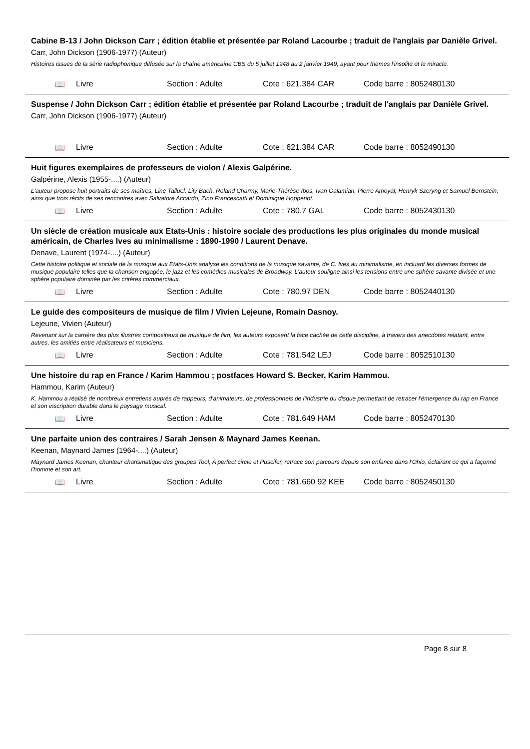Cabine B-13 / John Dickson Carr ; édition établie et présentée par Roland Lacourbe ; traduit de l'anglais par Danièle Grivel.
Carr, John Dickson (1906-1977) (Auteur)
Histoires issues de la série radiophonique diffusée sur la chaîne américaine CBS du 5 juillet 1948 au 2 janvier 1949, ayant pour thèmes l'insolite et le miracle.
📖 Livre Section : Adulte Cote : 621.384 CAR Code barre : 8052480130
Suspense / John Dickson Carr ; édition établie et présentée par Roland Lacourbe ; traduit de l'anglais par Danièle Grivel.
Carr, John Dickson (1906-1977) (Auteur)
📖 Livre Section : Adulte Cote : 621.384 CAR Code barre : 8052490130
Huit figures exemplaires de professeurs de violon / Alexis Galpérine.
Galpérine, Alexis (1955-....) (Auteur)
L'auteur propose huit portraits de ses maîtres, Line Talluel, Lily Bach, Roland Charmy, Marie-Thérèse Ibos, Ivan Galamian, Pierre Amoyal, Henryk Szeryng et Samuel Bernstein, ainsi que trois récits de ses rencontres avec Salvatore Accardo, Zino Francescatti et Dominique Hoppenot.
📖 Livre Section : Adulte Cote : 780.7 GAL Code barre : 8052430130
Un siècle de création musicale aux Etats-Unis : histoire sociale des productions les plus originales du monde musical américain, de Charles Ives au minimalisme : 1890-1990 / Laurent Denave.
Denave, Laurent (1974-....) (Auteur)
Cette histoire politique et sociale de la musique aux Etats-Unis analyse les conditions de la musique savante, de C. Ives au minimalisme, en incluant les diverses formes de musique populaire telles que la chanson engagée, le jazz et les comédies musicales de Broadway. L'auteur souligne ainsi les tensions entre une sphère savante divisée et une sphère populaire dominée par les critères commerciaux.
📖 Livre Section : Adulte Cote : 780.97 DEN Code barre : 8052440130
Le guide des compositeurs de musique de film / Vivien Lejeune, Romain Dasnoy.
Lejeune, Vivien (Auteur)
Revenant sur la carrière des plus illustres compositeurs de musique de film, les auteurs exposent la face cachée de cette discipline, à travers des anecdotes relatant, entre autres, les amitiés entre réalisateurs et musiciens.
📖 Livre Section : Adulte Cote : 781.542 LEJ Code barre : 8052510130
Une histoire du rap en France / Karim Hammou ; postfaces Howard S. Becker, Karim Hammou.
Hammou, Karim (Auteur)
K. Hammou a réalisé de nombreux entretiens auprès de rappeurs, d'animateurs, de professionnels de l'industrie du disque permettant de retracer l'émergence du rap en France et son inscription durable dans le paysage musical.
📖 Livre Section : Adulte Cote : 781.649 HAM Code barre : 8052470130
Une parfaite union des contraires / Sarah Jensen & Maynard James Keenan.
Keenan, Maynard James (1964-....) (Auteur)
Maynard James Keenan, chanteur charismatique des groupes Tool, A perfect circle et Puscifer, retrace son parcours depuis son enfance dans l'Ohio, éclairant ce qui a façonné l'homme et son art.
📖 Livre Section : Adulte Cote : 781.660 92 KEE Code barre : 8052450130
Page 8 sur 8